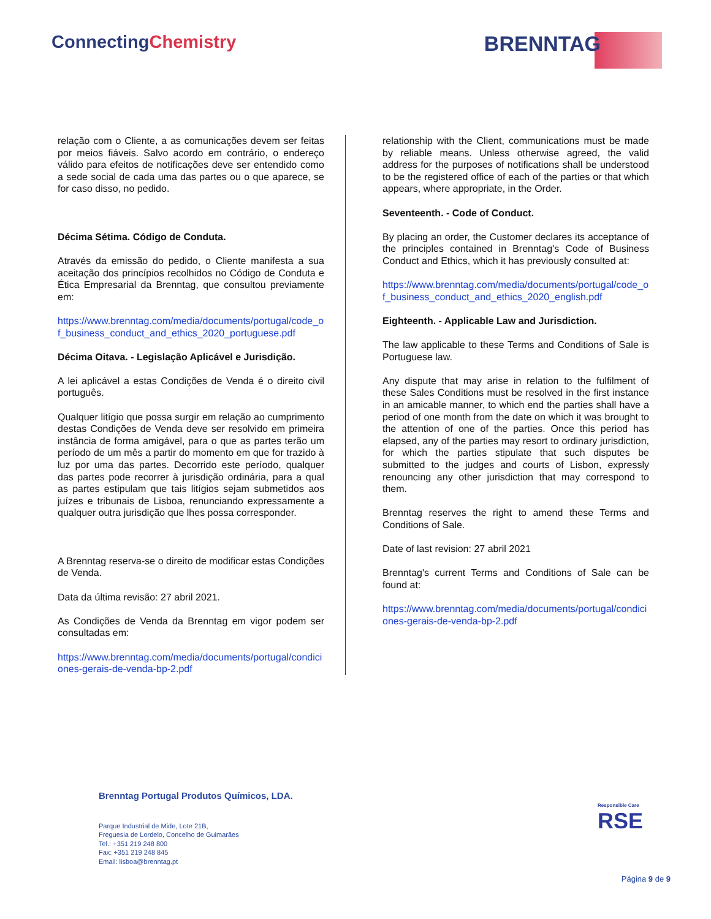ConnectingChemistry
BRENNTAG
relação com o Cliente, a as comunicações devem ser feitas por meios fiáveis. Salvo acordo em contrário, o endereço válido para efeitos de notificações deve ser entendido como a sede social de cada uma das partes ou o que aparece, se for caso disso, no pedido.
Décima Sétima. Código de Conduta.
Através da emissão do pedido, o Cliente manifesta a sua aceitação dos princípios recolhidos no Código de Conduta e Ética Empresarial da Brenntag, que consultou previamente em:
https://www.brenntag.com/media/documents/portugal/code_of_business_conduct_and_ethics_2020_portuguese.pdf
Décima Oitava. - Legislação Aplicável e Jurisdição.
A lei aplicável a estas Condições de Venda é o direito civil português.
Qualquer litígio que possa surgir em relação ao cumprimento destas Condições de Venda deve ser resolvido em primeira instância de forma amigável, para o que as partes terão um período de um mês a partir do momento em que for trazido à luz por uma das partes. Decorrido este período, qualquer das partes pode recorrer à jurisdição ordinária, para a qual as partes estipulam que tais litígios sejam submetidos aos juízes e tribunais de Lisboa, renunciando expressamente a qualquer outra jurisdição que lhes possa corresponder.
A Brenntag reserva-se o direito de modificar estas Condições de Venda.
Data da última revisão: 27 abril 2021.
As Condições de Venda da Brenntag em vigor podem ser consultadas em:
https://www.brenntag.com/media/documents/portugal/condiciones-gerais-de-venda-bp-2.pdf
relationship with the Client, communications must be made by reliable means. Unless otherwise agreed, the valid address for the purposes of notifications shall be understood to be the registered office of each of the parties or that which appears, where appropriate, in the Order.
Seventeenth. - Code of Conduct.
By placing an order, the Customer declares its acceptance of the principles contained in Brenntag's Code of Business Conduct and Ethics, which it has previously consulted at:
https://www.brenntag.com/media/documents/portugal/code_of_business_conduct_and_ethics_2020_english.pdf
Eighteenth. - Applicable Law and Jurisdiction.
The law applicable to these Terms and Conditions of Sale is Portuguese law.
Any dispute that may arise in relation to the fulfilment of these Sales Conditions must be resolved in the first instance in an amicable manner, to which end the parties shall have a period of one month from the date on which it was brought to the attention of one of the parties. Once this period has elapsed, any of the parties may resort to ordinary jurisdiction, for which the parties stipulate that such disputes be submitted to the judges and courts of Lisbon, expressly renouncing any other jurisdiction that may correspond to them.
Brenntag reserves the right to amend these Terms and Conditions of Sale.
Date of last revision: 27 abril 2021
Brenntag's current Terms and Conditions of Sale can be found at:
https://www.brenntag.com/media/documents/portugal/condiciones-gerais-de-venda-bp-2.pdf
Brenntag Portugal Produtos Químicos, LDA.
Parque Industrial de Mide, Lote 21B,
Freguesia de Lordelo, Concelho de Guimarães
Tel.: +351 219 248 800
Fax: +351 219 248 845
Email: lisboa@brenntag.pt
Responsible Care
RSE
Página 9 de 9